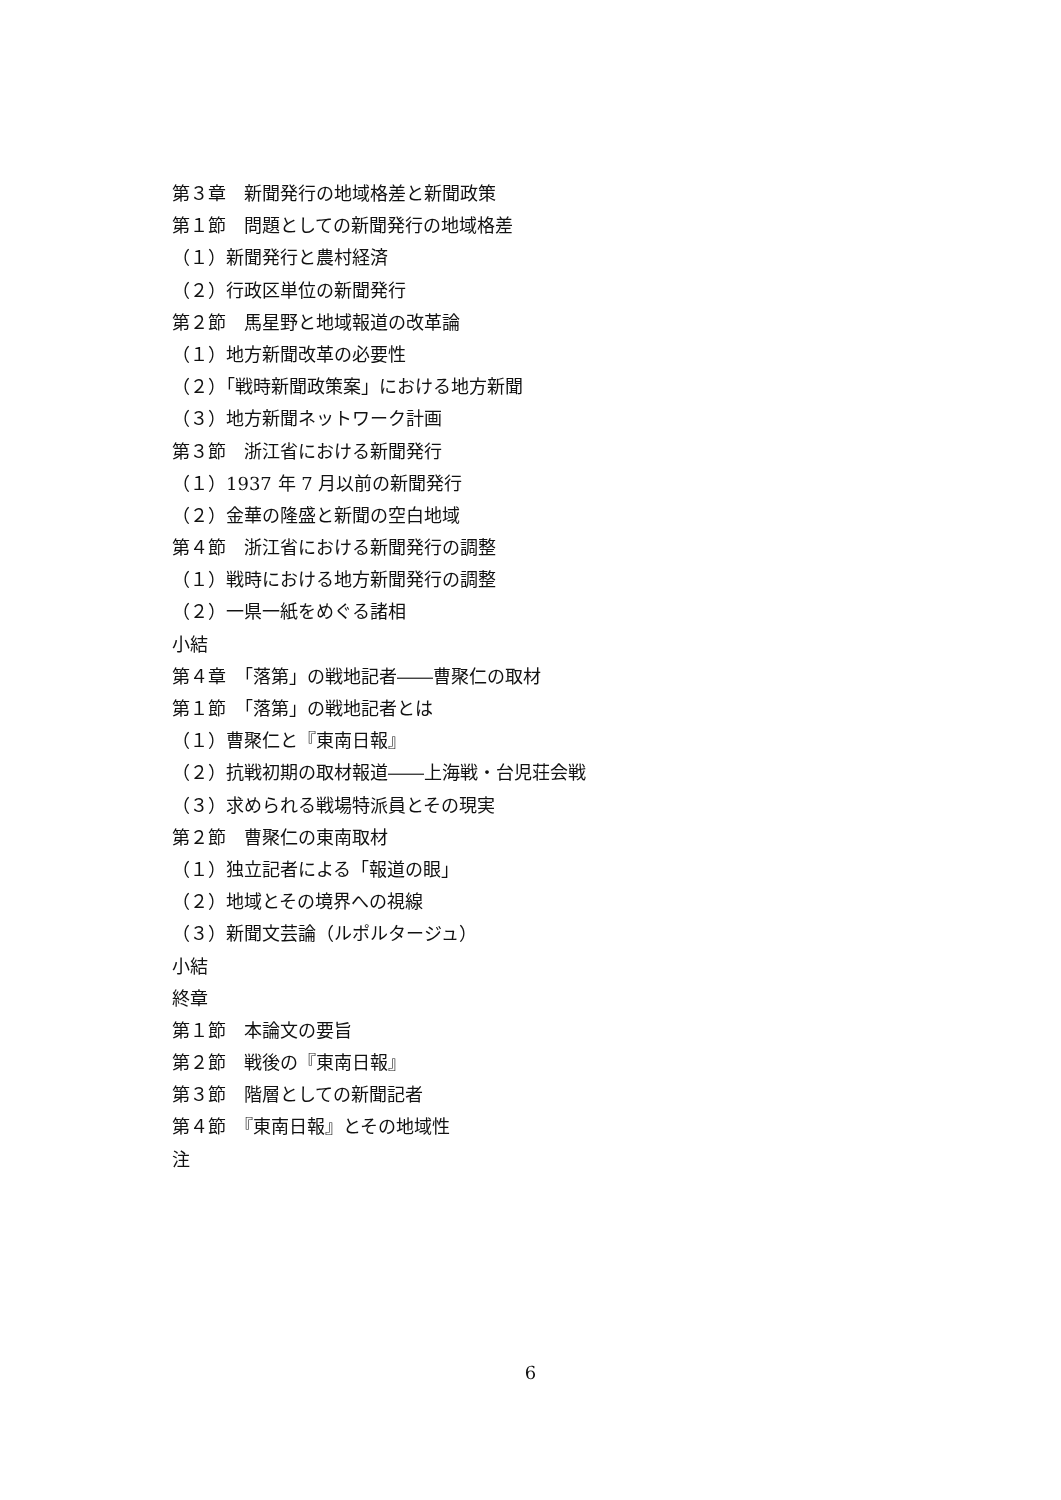第３章　新聞発行の地域格差と新聞政策
第１節　問題としての新聞発行の地域格差
（１）新聞発行と農村経済
（２）行政区単位の新聞発行
第２節　馬星野と地域報道の改革論
（１）地方新聞改革の必要性
（２）「戦時新聞政策案」における地方新聞
（３）地方新聞ネットワーク計画
第３節　浙江省における新聞発行
（１）1937 年 7 月以前の新聞発行
（２）金華の隆盛と新聞の空白地域
第４節　浙江省における新聞発行の調整
（１）戦時における地方新聞発行の調整
（２）一県一紙をめぐる諸相
小結
第４章　「落第」の戦地記者――曹聚仁の取材
第１節　「落第」の戦地記者とは
（１）曹聚仁と『東南日報』
（２）抗戦初期の取材報道――上海戦・台児荘会戦
（３）求められる戦場特派員とその現実
第２節　曹聚仁の東南取材
（１）独立記者による「報道の眼」
（２）地域とその境界への視線
（３）新聞文芸論（ルポルタージュ）
小結
終章
第１節　本論文の要旨
第２節　戦後の『東南日報』
第３節　階層としての新聞記者
第４節　『東南日報』とその地域性
注
6